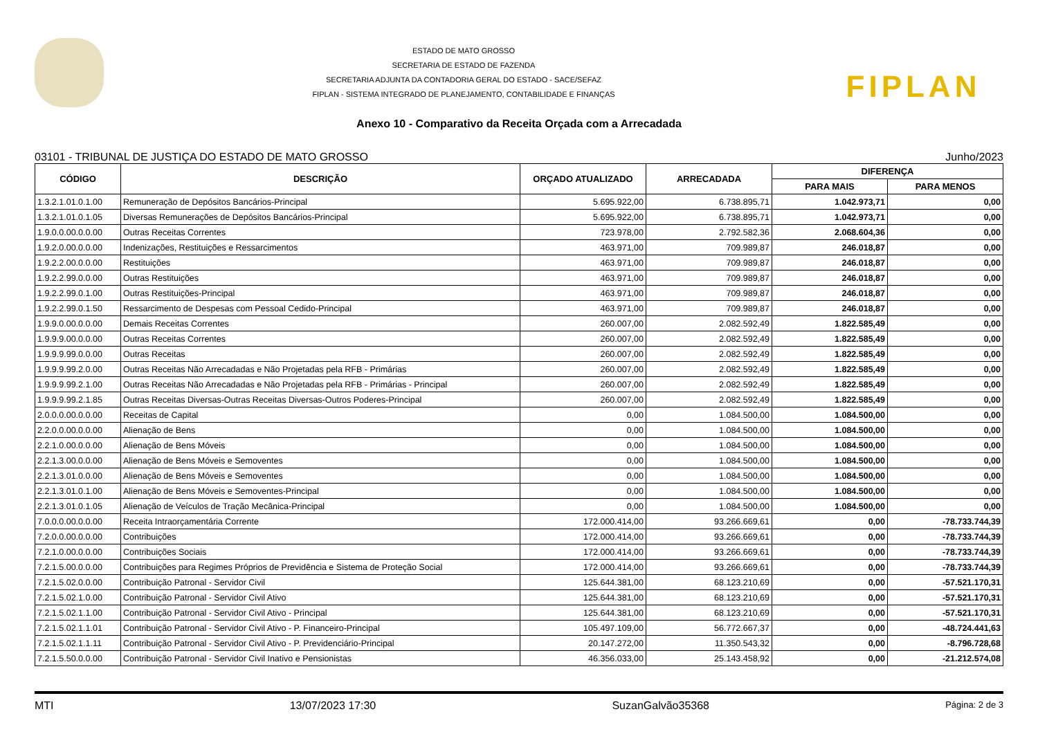ESTADO DE MATO GROSSO
SECRETARIA DE ESTADO DE FAZENDA
SECRETARIA ADJUNTA DA CONTADORIA GERAL DO ESTADO - SACE/SEFAZ
FIPLAN - SISTEMA INTEGRADO DE PLANEJAMENTO, CONTABILIDADE E FINANÇAS
FIPLAN
Anexo 10 - Comparativo da Receita Orçada com a Arrecadada
03101 - TRIBUNAL DE JUSTIÇA DO ESTADO DE MATO GROSSO Junho/2023
| CÓDIGO | DESCRIÇÃO | ORÇADO ATUALIZADO | ARRECADADA | DIFERENÇA | |
| --- | --- | --- | --- | --- | --- |
| | | | | PARA MAIS | PARA MENOS |
| 1.3.2.1.01.0.1.00 | Remuneração de Depósitos Bancários-Principal | 5.695.922,00 | 6.738.895,71 | 1.042.973,71 | 0,00 |
| 1.3.2.1.01.0.1.05 | Diversas Remunerações de Depósitos Bancários-Principal | 5.695.922,00 | 6.738.895,71 | 1.042.973,71 | 0,00 |
| 1.9.0.0.00.0.0.00 | Outras Receitas Correntes | 723.978,00 | 2.792.582,36 | 2.068.604,36 | 0,00 |
| 1.9.2.0.00.0.0.00 | Indenizações, Restituições e Ressarcimentos | 463.971,00 | 709.989,87 | 246.018,87 | 0,00 |
| 1.9.2.2.00.0.0.00 | Restituições | 463.971,00 | 709.989,87 | 246.018,87 | 0,00 |
| 1.9.2.2.99.0.0.00 | Outras Restituições | 463.971,00 | 709.989,87 | 246.018,87 | 0,00 |
| 1.9.2.2.99.0.1.00 | Outras Restituições-Principal | 463.971,00 | 709.989,87 | 246.018,87 | 0,00 |
| 1.9.2.2.99.0.1.50 | Ressarcimento de Despesas com Pessoal Cedido-Principal | 463.971,00 | 709.989,87 | 246.018,87 | 0,00 |
| 1.9.9.0.00.0.0.00 | Demais Receitas Correntes | 260.007,00 | 2.082.592,49 | 1.822.585,49 | 0,00 |
| 1.9.9.9.00.0.0.00 | Outras Receitas Correntes | 260.007,00 | 2.082.592,49 | 1.822.585,49 | 0,00 |
| 1.9.9.9.99.0.0.00 | Outras Receitas | 260.007,00 | 2.082.592,49 | 1.822.585,49 | 0,00 |
| 1.9.9.9.99.2.0.00 | Outras Receitas Não Arrecadadas e Não Projetadas pela RFB - Primárias | 260.007,00 | 2.082.592,49 | 1.822.585,49 | 0,00 |
| 1.9.9.9.99.2.1.00 | Outras Receitas Não Arrecadadas e Não Projetadas pela RFB - Primárias - Principal | 260.007,00 | 2.082.592,49 | 1.822.585,49 | 0,00 |
| 1.9.9.9.99.2.1.85 | Outras Receitas Diversas-Outras Receitas Diversas-Outros Poderes-Principal | 260.007,00 | 2.082.592,49 | 1.822.585,49 | 0,00 |
| 2.0.0.0.00.0.0.00 | Receitas de Capital | 0,00 | 1.084.500,00 | 1.084.500,00 | 0,00 |
| 2.2.0.0.00.0.0.00 | Alienação de Bens | 0,00 | 1.084.500,00 | 1.084.500,00 | 0,00 |
| 2.2.1.0.00.0.0.00 | Alienação de Bens Móveis | 0,00 | 1.084.500,00 | 1.084.500,00 | 0,00 |
| 2.2.1.3.00.0.0.00 | Alienação de Bens Móveis e Semoventes | 0,00 | 1.084.500,00 | 1.084.500,00 | 0,00 |
| 2.2.1.3.01.0.0.00 | Alienação de Bens Móveis e Semoventes | 0,00 | 1.084.500,00 | 1.084.500,00 | 0,00 |
| 2.2.1.3.01.0.1.00 | Alienação de Bens Móveis e Semoventes-Principal | 0,00 | 1.084.500,00 | 1.084.500,00 | 0,00 |
| 2.2.1.3.01.0.1.05 | Alienação de Veículos de Tração Mecânica-Principal | 0,00 | 1.084.500,00 | 1.084.500,00 | 0,00 |
| 7.0.0.0.00.0.0.00 | Receita Intraorçamentária Corrente | 172.000.414,00 | 93.266.669,61 | 0,00 | -78.733.744,39 |
| 7.2.0.0.00.0.0.00 | Contribuições | 172.000.414,00 | 93.266.669,61 | 0,00 | -78.733.744,39 |
| 7.2.1.0.00.0.0.00 | Contribuições Sociais | 172.000.414,00 | 93.266.669,61 | 0,00 | -78.733.744,39 |
| 7.2.1.5.00.0.0.00 | Contribuições para Regimes Próprios de Previdência e Sistema de Proteção Social | 172.000.414,00 | 93.266.669,61 | 0,00 | -78.733.744,39 |
| 7.2.1.5.02.0.0.00 | Contribuição Patronal - Servidor Civil | 125.644.381,00 | 68.123.210,69 | 0,00 | -57.521.170,31 |
| 7.2.1.5.02.1.0.00 | Contribuição Patronal - Servidor Civil Ativo | 125.644.381,00 | 68.123.210,69 | 0,00 | -57.521.170,31 |
| 7.2.1.5.02.1.1.00 | Contribuição Patronal - Servidor Civil Ativo - Principal | 125.644.381,00 | 68.123.210,69 | 0,00 | -57.521.170,31 |
| 7.2.1.5.02.1.1.01 | Contribuição Patronal - Servidor Civil Ativo - P. Financeiro-Principal | 105.497.109,00 | 56.772.667,37 | 0,00 | -48.724.441,63 |
| 7.2.1.5.02.1.1.11 | Contribuição Patronal - Servidor Civil Ativo - P. Previdenciário-Principal | 20.147.272,00 | 11.350.543,32 | 0,00 | -8.796.728,68 |
| 7.2.1.5.50.0.0.00 | Contribuição Patronal - Servidor Civil Inativo e Pensionistas | 46.356.033,00 | 25.143.458,92 | 0,00 | -21.212.574,08 |
MTI 13/07/2023 17:30 SuzanGalvão35368 Página: 2 de 3